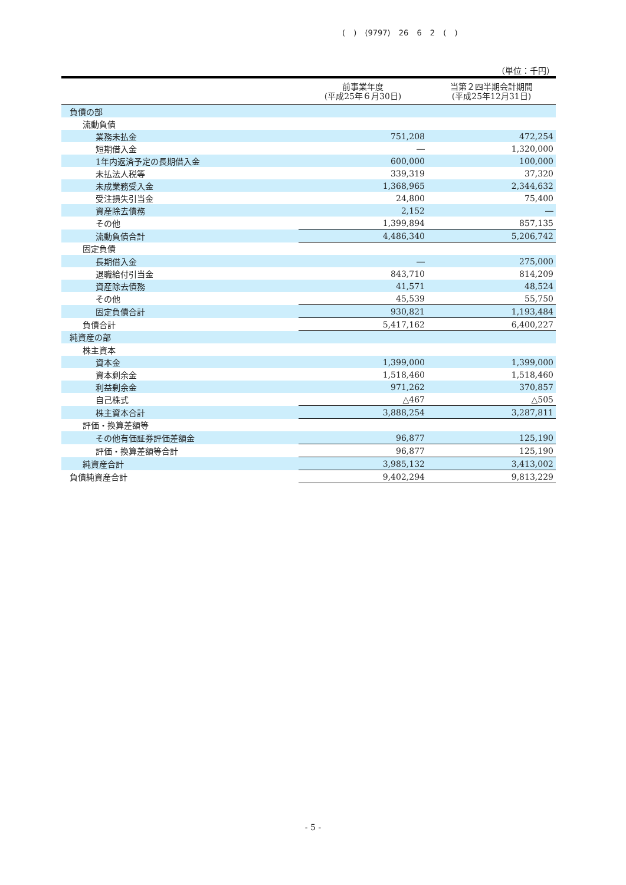( ) (9797) 26 6 2 ( )
（単位：千円）
| | 前事業年度 (平成25年６月30日) | 当第２四半期会計期間 (平成25年12月31日) |
| --- | --- | --- |
| 負債の部 | | |
| 流動負債 | | |
| 業務未払金 | 751,208 | 472,254 |
| 短期借入金 | ― | 1,320,000 |
| 1年内返済予定の長期借入金 | 600,000 | 100,000 |
| 未払法人税等 | 339,319 | 37,320 |
| 未成業務受入金 | 1,368,965 | 2,344,632 |
| 受注損失引当金 | 24,800 | 75,400 |
| 資産除去債務 | 2,152 | ― |
| その他 | 1,399,894 | 857,135 |
| 流動負債合計 | 4,486,340 | 5,206,742 |
| 固定負債 | | |
| 長期借入金 | ― | 275,000 |
| 退職給付引当金 | 843,710 | 814,209 |
| 資産除去債務 | 41,571 | 48,524 |
| その他 | 45,539 | 55,750 |
| 固定負債合計 | 930,821 | 1,193,484 |
| 負債合計 | 5,417,162 | 6,400,227 |
| 純資産の部 | | |
| 株主資本 | | |
| 資本金 | 1,399,000 | 1,399,000 |
| 資本剰余金 | 1,518,460 | 1,518,460 |
| 利益剰余金 | 971,262 | 370,857 |
| 自己株式 | △467 | △505 |
| 株主資本合計 | 3,888,254 | 3,287,811 |
| 評価・換算差額等 | | |
| その他有価証券評価差額金 | 96,877 | 125,190 |
| 評価・換算差額等合計 | 96,877 | 125,190 |
| 純資産合計 | 3,985,132 | 3,413,002 |
| 負債純資産合計 | 9,402,294 | 9,813,229 |
- 5 -